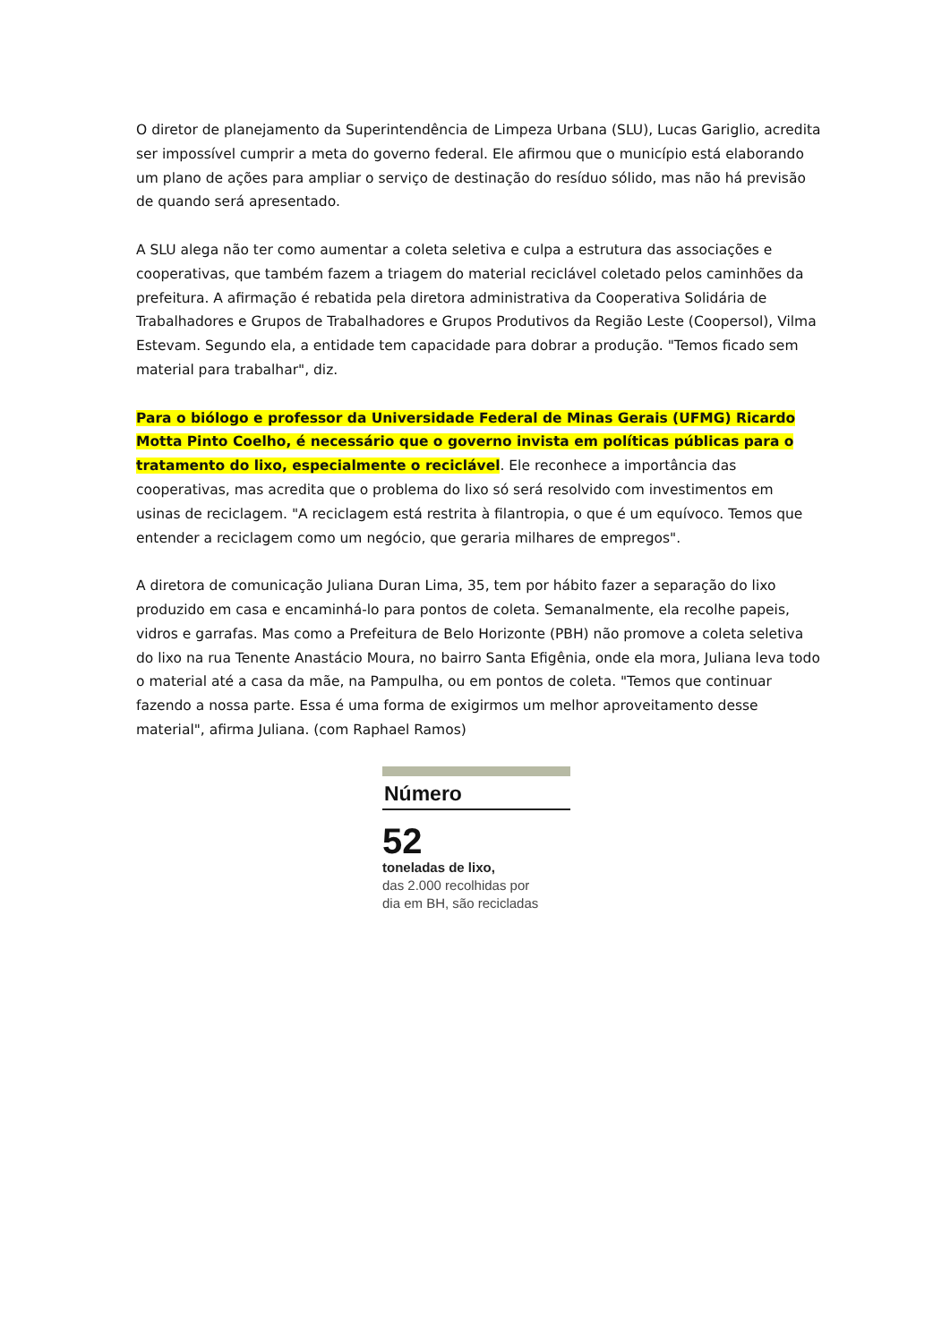O diretor de planejamento da Superintendência de Limpeza Urbana (SLU), Lucas Gariglio, acredita ser impossível cumprir a meta do governo federal. Ele afirmou que o município está elaborando um plano de ações para ampliar o serviço de destinação do resíduo sólido, mas não há previsão de quando será apresentado.
A SLU alega não ter como aumentar a coleta seletiva e culpa a estrutura das associações e cooperativas, que também fazem a triagem do material reciclável coletado pelos caminhões da prefeitura. A afirmação é rebatida pela diretora administrativa da Cooperativa Solidária de Trabalhadores e Grupos de Trabalhadores e Grupos Produtivos da Região Leste (Coopersol), Vilma Estevam. Segundo ela, a entidade tem capacidade para dobrar a produção. "Temos ficado sem material para trabalhar", diz.
Para o biólogo e professor da Universidade Federal de Minas Gerais (UFMG) Ricardo Motta Pinto Coelho, é necessário que o governo invista em políticas públicas para o tratamento do lixo, especialmente o reciclável. Ele reconhece a importância das cooperativas, mas acredita que o problema do lixo só será resolvido com investimentos em usinas de reciclagem. "A reciclagem está restrita à filantropia, o que é um equívoco. Temos que entender a reciclagem como um negócio, que geraria milhares de empregos".
A diretora de comunicação Juliana Duran Lima, 35, tem por hábito fazer a separação do lixo produzido em casa e encaminhá-lo para pontos de coleta. Semanalmente, ela recolhe papeis, vidros e garrafas. Mas como a Prefeitura de Belo Horizonte (PBH) não promove a coleta seletiva do lixo na rua Tenente Anastácio Moura, no bairro Santa Efigênia, onde ela mora, Juliana leva todo o material até a casa da mãe, na Pampulha, ou em pontos de coleta. "Temos que continuar fazendo a nossa parte. Essa é uma forma de exigirmos um melhor aproveitamento desse material", afirma Juliana. (com Raphael Ramos)
Número
52
toneladas de lixo,
das 2.000 recolhidas por
dia em BH, são recicladas